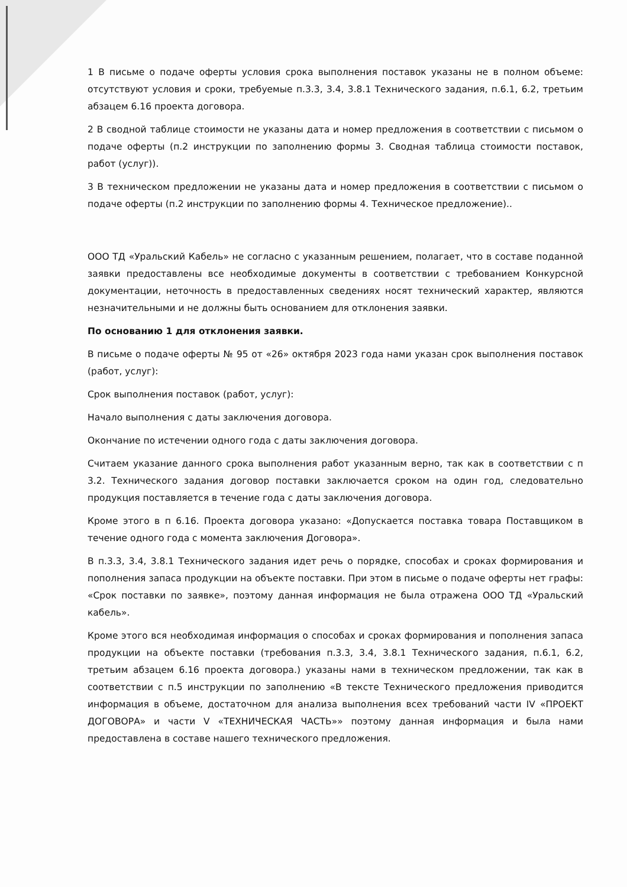1 В письме о подаче оферты условия срока выполнения поставок указаны не в полном объеме: отсутствуют условия и сроки, требуемые п.3.3, 3.4, 3.8.1 Технического задания, п.6.1, 6.2, третьим абзацем 6.16 проекта договора.
2 В сводной таблице стоимости не указаны дата и номер предложения в соответствии с письмом о подаче оферты (п.2 инструкции по заполнению формы 3. Сводная таблица стоимости поставок, работ (услуг)).
3 В техническом предложении не указаны дата и номер предложения в соответствии с письмом о подаче оферты (п.2 инструкции по заполнению формы 4. Техническое предложение)..
ООО ТД «Уральский Кабель» не согласно с указанным решением, полагает, что в составе поданной заявки предоставлены все необходимые документы в соответствии с требованием Конкурсной документации, неточность в предоставленных сведениях носят технический характер, являются незначительными и не должны быть основанием для отклонения заявки.
По основанию 1 для отклонения заявки.
В письме о подаче оферты № 95 от «26» октября 2023 года нами указан срок выполнения поставок (работ, услуг):
Срок выполнения поставок (работ, услуг):
Начало выполнения с даты заключения договора.
Окончание по истечении одного года с даты заключения договора.
Считаем указание данного срока выполнения работ указанным верно, так как в соответствии с п 3.2. Технического задания договор поставки заключается сроком на один год, следовательно продукция поставляется в течение года с даты заключения договора.
Кроме этого в п 6.16. Проекта договора указано: «Допускается поставка товара Поставщиком в течение одного года с момента заключения Договора».
В п.3.3, 3.4, 3.8.1 Технического задания идет речь о порядке, способах и сроках формирования и пополнения запаса продукции на объекте поставки. При этом в письме о подаче оферты нет графы: «Срок поставки по заявке», поэтому данная информация не была отражена ООО ТД «Уральский кабель».
Кроме этого вся необходимая информация о способах и сроках формирования и пополнения запаса продукции на объекте поставки (требования п.3.3, 3.4, 3.8.1 Технического задания, п.6.1, 6.2, третьим абзацем 6.16 проекта договора.) указаны нами в техническом предложении, так как в соответствии с п.5 инструкции по заполнению «В тексте Технического предложения приводится информация в объеме, достаточном для анализа выполнения всех требований части IV «ПРОЕКТ ДОГОВОРА» и части V «ТЕХНИЧЕСКАЯ ЧАСТЬ»» поэтому данная информация и была нами предоставлена в составе нашего технического предложения.